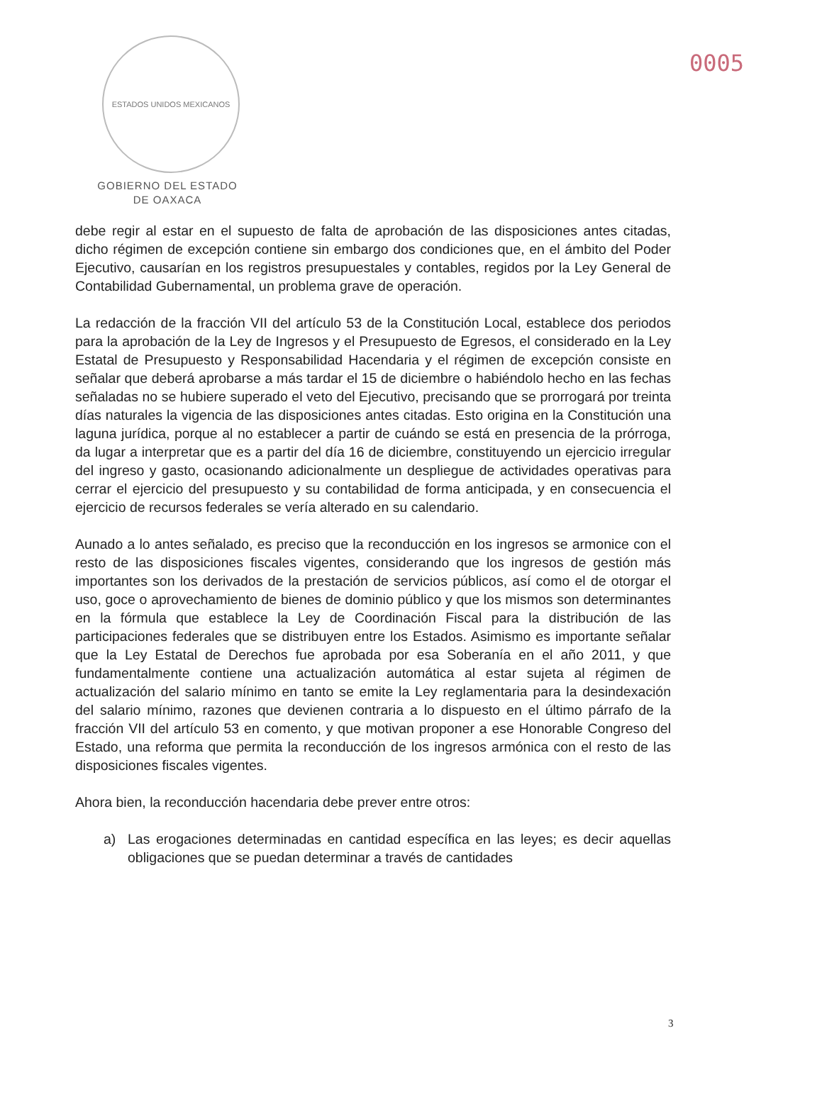0005
ESTADOS UNIDOS MEXICANOS
GOBIERNO DEL ESTADO
DE OAXACA
debe regir al estar en el supuesto de falta de aprobación de las disposiciones antes citadas, dicho régimen de excepción contiene sin embargo dos condiciones que, en el ámbito del Poder Ejecutivo, causarían en los registros presupuestales y contables, regidos por la Ley General de Contabilidad Gubernamental, un problema grave de operación.
La redacción de la fracción VII del artículo 53 de la Constitución Local, establece dos periodos para la aprobación de la Ley de Ingresos y el Presupuesto de Egresos, el considerado en la Ley Estatal de Presupuesto y Responsabilidad Hacendaria y el régimen de excepción consiste en señalar que deberá aprobarse a más tardar el 15 de diciembre o habiéndolo hecho en las fechas señaladas no se hubiere superado el veto del Ejecutivo, precisando que se prorrogará por treinta días naturales la vigencia de las disposiciones antes citadas. Esto origina en la Constitución una laguna jurídica, porque al no establecer a partir de cuándo se está en presencia de la prórroga, da lugar a interpretar que es a partir del día 16 de diciembre, constituyendo un ejercicio irregular del ingreso y gasto, ocasionando adicionalmente un despliegue de actividades operativas para cerrar el ejercicio del presupuesto y su contabilidad de forma anticipada, y en consecuencia el ejercicio de recursos federales se vería alterado en su calendario.
Aunado a lo antes señalado, es preciso que la reconducción en los ingresos se armonice con el resto de las disposiciones fiscales vigentes, considerando que los ingresos de gestión más importantes son los derivados de la prestación de servicios públicos, así como el de otorgar el uso, goce o aprovechamiento de bienes de dominio público y que los mismos son determinantes en la fórmula que establece la Ley de Coordinación Fiscal para la distribución de las participaciones federales que se distribuyen entre los Estados. Asimismo es importante señalar que la Ley Estatal de Derechos fue aprobada por esa Soberanía en el año 2011, y que fundamentalmente contiene una actualización automática al estar sujeta al régimen de actualización del salario mínimo en tanto se emite la Ley reglamentaria para la desindexación del salario mínimo, razones que devienen contraria a lo dispuesto en el último párrafo de la fracción VII del artículo 53 en comento, y que motivan proponer a ese Honorable Congreso del Estado, una reforma que permita la reconducción de los ingresos armónica con el resto de las disposiciones fiscales vigentes.
Ahora bien, la reconducción hacendaria debe prever entre otros:
a) Las erogaciones determinadas en cantidad específica en las leyes; es decir aquellas obligaciones que se puedan determinar a través de cantidades
3